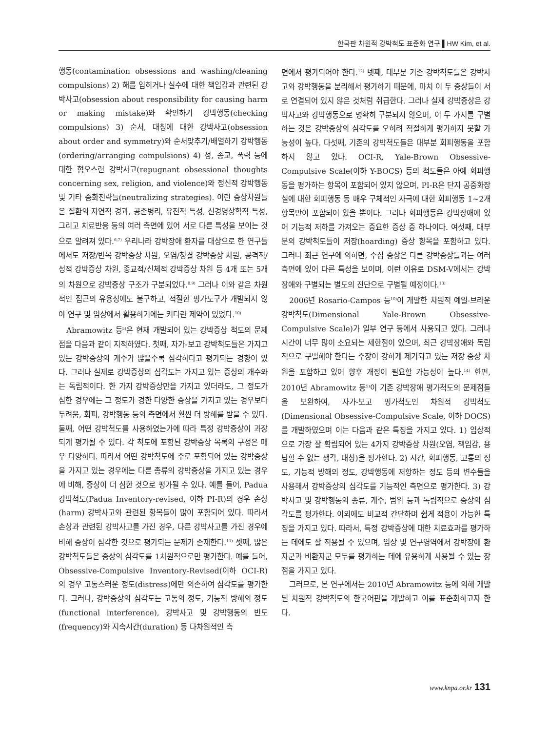한국판 차원적 강박척도 표준화 연구 ▌HW Kim, et al.
행동(contamination obsessions and washing/cleaning compulsions) 2) 해를 입히거나 실수에 대한 책임감과 관련된 강박사고(obsession about responsibility for causing harm or making mistake)와 확인하기 강박행동(checking compulsions) 3) 순서, 대칭에 대한 강박사고(obsession about order and symmetry)와 순서맞추기/배열하기 강박행동(ordering/arranging compulsions) 4) 성, 종교, 폭력 등에 대한 혐오스런 강박사고(repugnant obsessional thoughts concerning sex, religion, and violence)와 정신적 강박행동 및 기타 중화전략들(neutralizing strategies). 이런 증상차원들은 질환의 자연적 경과, 공존병리, 유전적 특성, 신경영상학적 특성, 그리고 치료반응 등의 여러 측면에 있어 서로 다른 특성을 보이는 것으로 알려져 있다.<sup>6,7)</sup> 우리나라 강박장애 환자를 대상으로 한 연구들에서도 저장/반복 강박증상 차원, 오염/청결 강박증상 차원, 공격적/성적 강박증상 차원, 종교적/신체적 강박증상 차원 등 4개 또는 5개의 차원으로 강박증상 구조가 구분되었다.<sup>8,9)</sup> 그러나 이와 같은 차원적인 접근의 유용성에도 불구하고, 적절한 평가도구가 개발되지 않아 연구 및 임상에서 활용하기에는 커다란 제약이 있었다.<sup>10)</sup>
Abramowitz 등<sup>5)</sup>은 현재 개발되어 있는 강박증상 척도의 문제점을 다음과 같이 지적하였다. 첫째, 자가-보고 강박척도들은 가지고 있는 강박증상의 개수가 많을수록 심각하다고 평가되는 경향이 있다. 그러나 실제로 강박증상의 심각도는 가지고 있는 증상의 개수와는 독립적이다. 한 가지 강박증상만을 가지고 있더라도, 그 정도가 심한 경우에는 그 정도가 경한 다양한 증상을 가지고 있는 경우보다 두려움, 회피, 강박행동 등의 측면에서 훨씬 더 방해를 받을 수 있다. 둘째, 어떤 강박척도를 사용하였는가에 따라 특정 강박증상이 과장되게 평가될 수 있다. 각 척도에 포함된 강박증상 목록의 구성은 매우 다양하다. 따라서 어떤 강박척도에 주로 포함되어 있는 강박증상을 가지고 있는 경우에는 다른 종류의 강박증상을 가지고 있는 경우에 비해, 증상이 더 심한 것으로 평가될 수 있다. 예를 들어, Padua 강박척도(Padua Inventory-revised, 이하 PI-R)의 경우 손상(harm) 강박사고와 관련된 항목들이 많이 포함되어 있다. 따라서 손상과 관련된 강박사고를 가진 경우, 다른 강박사고를 가진 경우에 비해 증상이 심각한 것으로 평가되는 문제가 존재한다.<sup>11)</sup> 셋째, 많은 강박척도들은 증상의 심각도를 1차원적으로만 평가한다. 예를 들어, Obsessive-Compulsive Inventory-Revised(이하 OCI-R)의 경우 고통스러운 정도(distress)에만 의존하여 심각도를 평가한다. 그러나, 강박증상의 심각도는 고통의 정도, 기능적 방해의 정도(functional interference), 강박사고 및 강박행동의 빈도(frequency)와 지속시간(duration) 등 다차원적인 측
면에서 평가되어야 한다.<sup>12)</sup> 넷째, 대부분 기존 강박척도들은 강박사고와 강박행동을 분리해서 평가하기 때문에, 마치 이 두 증상들이 서로 연결되어 있지 않은 것처럼 취급한다. 그러나 실제 강박증상은 강박사고와 강박행동으로 명확히 구분되지 않으며, 이 두 가지를 구별하는 것은 강박증상의 심각도를 오히려 적절하게 평가하지 못할 가능성이 높다. 다섯째, 기존의 강박척도들은 대부분 회피행동을 포함하지 않고 있다. OCI-R, Yale-Brown Obsessive-Compulsive Scale(이하 Y-BOCS) 등의 척도들은 아예 회피행동을 평가하는 항목이 포함되어 있지 않으며, PI-R은 단지 공중화장실에 대한 회피행동 등 매우 구체적인 자극에 대한 회피행동 1~2개 항목만이 포함되어 있을 뿐이다. 그러나 회피행동은 강박장애에 있어 기능적 저하를 가져오는 중요한 증상 중 하나이다. 여섯째, 대부분의 강박척도들이 저장(hoarding) 증상 항목을 포함하고 있다. 그러나 최근 연구에 의하면, 수집 증상은 다른 강박증상들과는 여러 측면에 있어 다른 특성을 보이며, 이런 이유로 DSM-V에서는 강박장애와 구별되는 별도의 진단으로 구별될 예정이다.<sup>13)</sup>
2006년 Rosario-Campos 등<sup>10)</sup>이 개발한 차원적 예일-브라운 강박척도(Dimensional Yale-Brown Obsessive-Compulsive Scale)가 일부 연구 등에서 사용되고 있다. 그러나 시간이 너무 많이 소요되는 제한점이 있으며, 최근 강박장애와 독립적으로 구별해야 한다는 주장이 강하게 제기되고 있는 저장 증상 차원을 포함하고 있어 향후 개정이 필요할 가능성이 높다.<sup>14)</sup> 한편, 2010년 Abramowitz 등<sup>5)</sup>이 기존 강박장애 평가척도의 문제점들을 보완하여, 자가-보고 평가척도인 차원적 강박척도(Dimensional Obsessive-Compulsive Scale, 이하 DOCS)를 개발하였으며 이는 다음과 같은 특징을 가지고 있다. 1) 임상적으로 가장 잘 확립되어 있는 4가지 강박증상 차원(오염, 책임감, 용납할 수 없는 생각, 대칭)을 평가한다. 2) 시간, 회피행동, 고통의 정도, 기능적 방해의 정도, 강박행동에 저항하는 정도 등의 변수들을 사용해서 강박증상의 심각도를 기능적인 측면으로 평가한다. 3) 강박사고 및 강박행동의 종류, 개수, 범위 등과 독립적으로 증상의 심각도를 평가한다. 이외에도 비교적 간단하며 쉽게 적용이 가능한 특징을 가지고 있다. 따라서, 특정 강박증상에 대한 치료효과를 평가하는 데에도 잘 적용될 수 있으며, 임상 및 연구영역에서 강박장애 환자군과 비환자군 모두를 평가하는 데에 유용하게 사용될 수 있는 장점을 가지고 있다.
그러므로, 본 연구에서는 2010년 Abramowitz 등에 의해 개발된 차원적 강박척도의 한국어판을 개발하고 이를 표준화하고자 한다.
www.knpa.or.kr 131